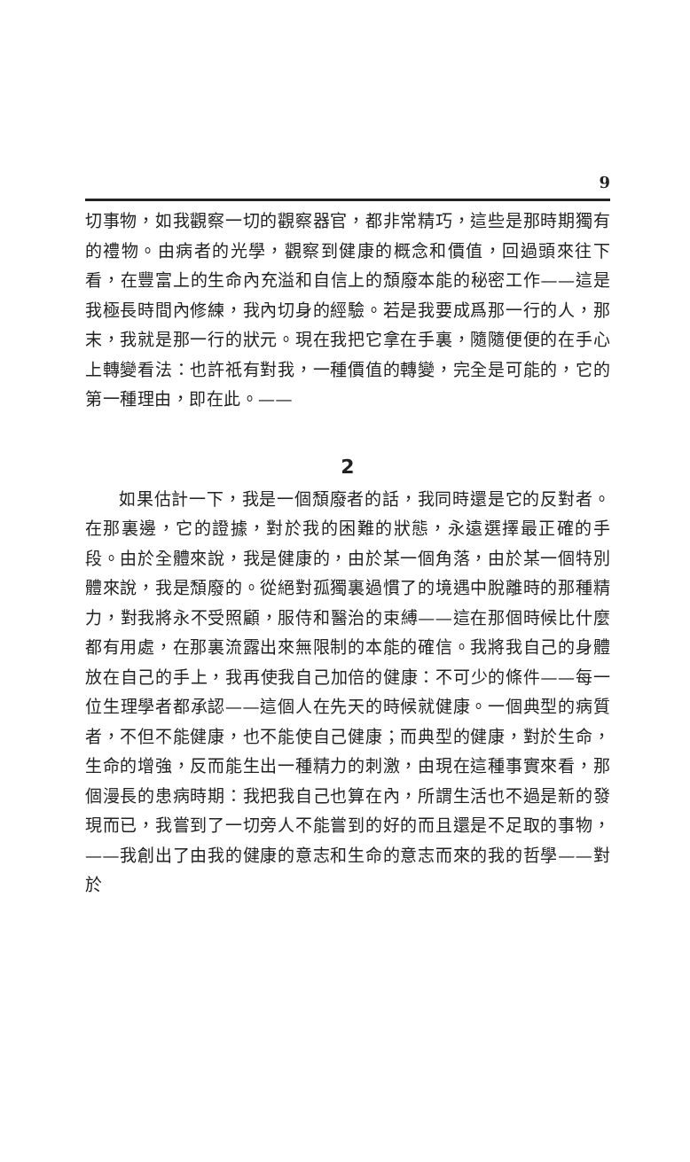9
切事物，如我觀察一切的觀察器官，都非常精巧，這些是那時期獨有的禮物。由病者的光學，觀察到健康的概念和價值，回過頭來往下看，在豐富上的生命內充溢和自信上的頹廢本能的秘密工作——這是我極長時間內修練，我內切身的經驗。若是我要成爲那一行的人，那末，我就是那一行的狀元。現在我把它拿在手裏，隨隨便便的在手心上轉變看法：也許祇有對我，一種價值的轉變，完全是可能的，它的第一種理由，即在此。——
2
如果估計一下，我是一個頹廢者的話，我同時還是它的反對者。在那裏邊，它的證據，對於我的困難的狀態，永遠選擇最正確的手段。由於全體來說，我是健康的，由於某一個角落，由於某一個特別體來說，我是頹廢的。從絕對孤獨裏過慣了的境遇中脫離時的那種精力，對我將永不受照顧，服侍和醫治的束縛——這在那個時候比什麼都有用處，在那裏流露出來無限制的本能的確信。我將我自己的身體放在自己的手上，我再使我自己加倍的健康：不可少的條件——每一位生理學者都承認——這個人在先天的時候就健康。一個典型的病質者，不但不能健康，也不能使自己健康；而典型的健康，對於生命，生命的增強，反而能生出一種精力的刺激，由現在這種事實來看，那個漫長的患病時期：我把我自己也算在內，所謂生活也不過是新的發現而已，我嘗到了一切旁人不能嘗到的好的而且還是不足取的事物，——我創出了由我的健康的意志和生命的意志而來的我的哲學——對於